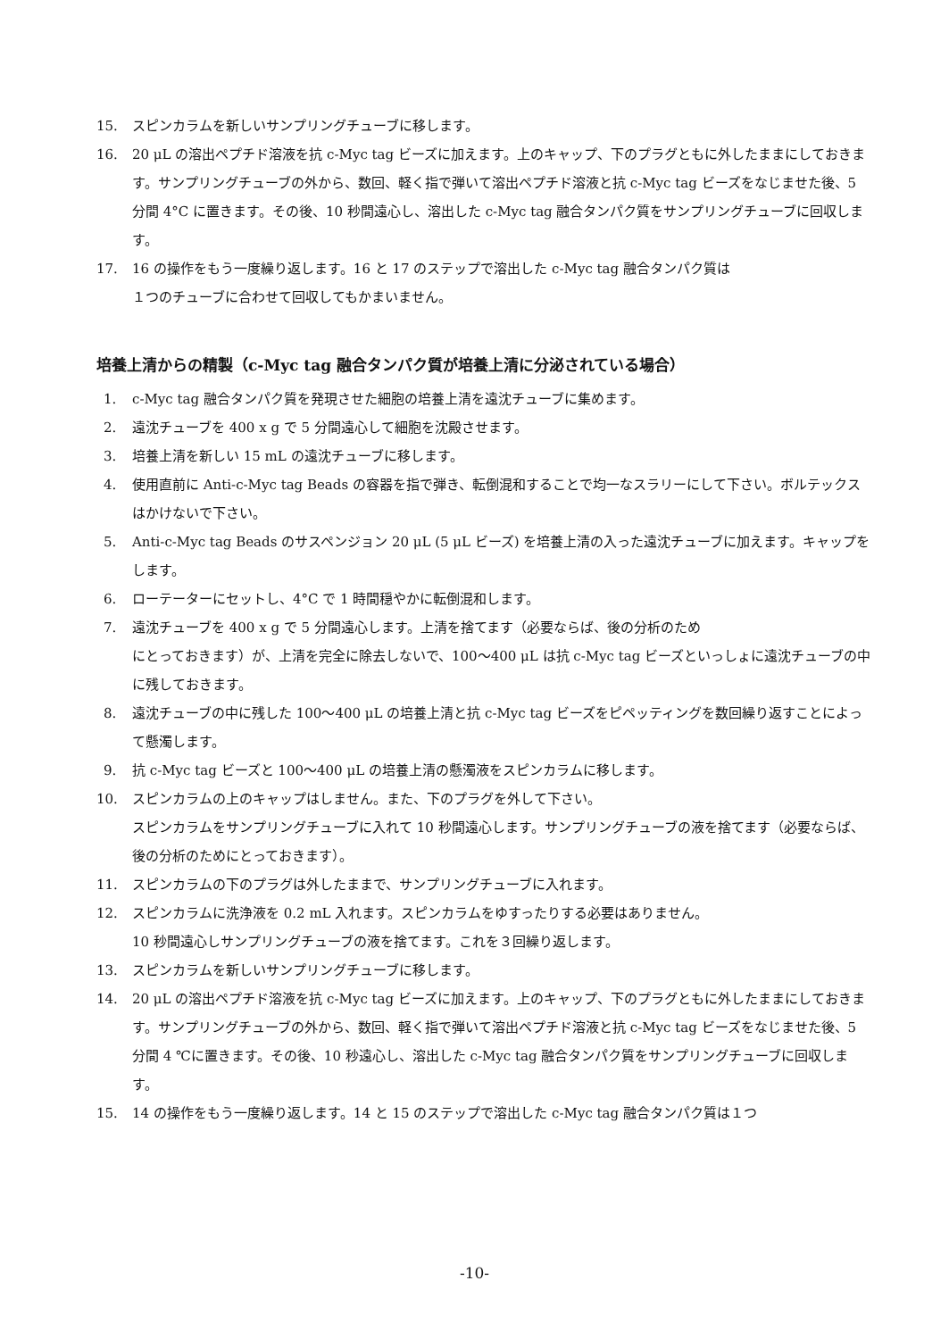15. スピンカラムを新しいサンプリングチューブに移します。
16. 20 μL の溶出ペプチド溶液を抗 c-Myc tag ビーズに加えます。上のキャップ、下のプラグともに外したままにしておきます。サンプリングチューブの外から、数回、軽く指で弾いて溶出ペプチド溶液と抗 c-Myc tag ビーズをなじませた後、5 分間 4°C に置きます。その後、10 秒間遠心し、溶出した c-Myc tag 融合タンパク質をサンプリングチューブに回収します。
17. 16 の操作をもう一度繰り返します。16 と 17 のステップで溶出した c-Myc tag 融合タンパク質は
１つのチューブに合わせて回収してもかまいません。
培養上清からの精製（c-Myc tag 融合タンパク質が培養上清に分泌されている場合）
1. c-Myc tag 融合タンパク質を発現させた細胞の培養上清を遠沈チューブに集めます。
2. 遠沈チューブを 400 x g で 5 分間遠心して細胞を沈殿させます。
3. 培養上清を新しい 15 mL の遠沈チューブに移します。
4. 使用直前に Anti-c-Myc tag Beads の容器を指で弾き、転倒混和することで均一なスラリーにして下さい。ボルテックスはかけないで下さい。
5. Anti-c-Myc tag Beads のサスペンジョン 20 μL (5 μL ビーズ) を培養上清の入った遠沈チューブに加えます。キャップをします。
6. ローテーターにセットし、4°C で 1 時間穏やかに転倒混和します。
7. 遠沈チューブを 400 x g で 5 分間遠心します。上清を捨てます（必要ならば、後の分析のため
にとっておきます）が、上清を完全に除去しないで、100〜400 μL は抗 c-Myc tag ビーズといっしょに遠沈チューブの中に残しておきます。
8. 遠沈チューブの中に残した 100〜400 μL の培養上清と抗 c-Myc tag ビーズをピペッティングを数回繰り返すことによって懸濁します。
9. 抗 c-Myc tag ビーズと 100〜400 μL の培養上清の懸濁液をスピンカラムに移します。
10. スピンカラムの上のキャップはしません。また、下のプラグを外して下さい。
スピンカラムをサンプリングチューブに入れて 10 秒間遠心します。サンプリングチューブの液を捨てます（必要ならば、後の分析のためにとっておきます）。
11. スピンカラムの下のプラグは外したままで、サンプリングチューブに入れます。
12. スピンカラムに洗浄液を 0.2 mL 入れます。スピンカラムをゆすったりする必要はありません。
10 秒間遠心しサンプリングチューブの液を捨てます。これを３回繰り返します。
13. スピンカラムを新しいサンプリングチューブに移します。
14. 20 μL の溶出ペプチド溶液を抗 c-Myc tag ビーズに加えます。上のキャップ、下のプラグともに外したままにしておきます。サンプリングチューブの外から、数回、軽く指で弾いて溶出ペプチド溶液と抗 c-Myc tag ビーズをなじませた後、5 分間 4 ℃に置きます。その後、10 秒遠心し、溶出した c-Myc tag 融合タンパク質をサンプリングチューブに回収します。
15. 14 の操作をもう一度繰り返します。14 と 15 のステップで溶出した c-Myc tag 融合タンパク質は１つ
-10-